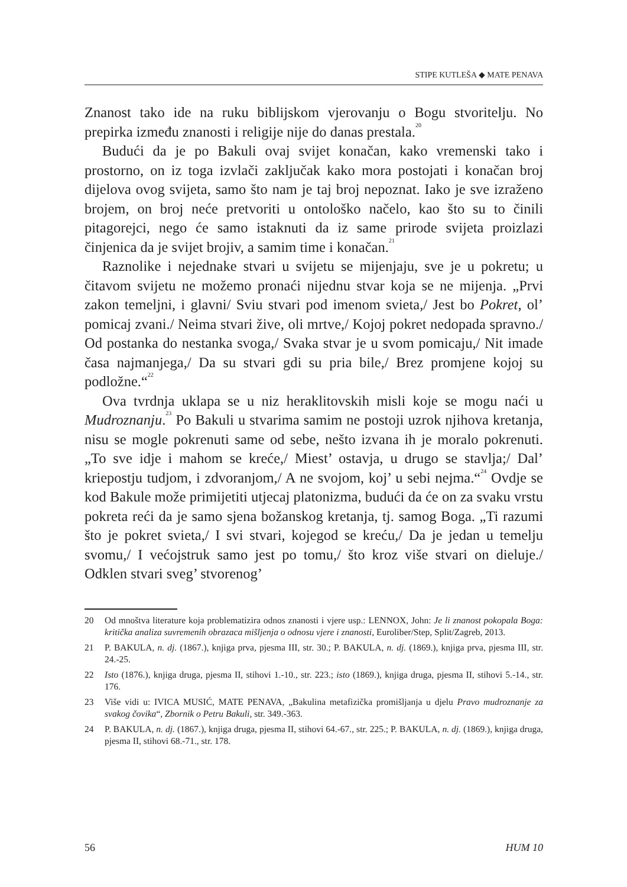STIPE KUTLEŠA ◆ MATE PENAVA
Znanost tako ide na ruku biblijskom vjerovanju o Bogu stvoritelju. No prepirka između znanosti i religije nije do danas prestala.<sup>20</sup>
Budući da je po Bakuli ovaj svijet konačan, kako vremenski tako i prostorno, on iz toga izvlači zaključak kako mora postojati i konačan broj dijelova ovog svijeta, samo što nam je taj broj nepoznat. Iako je sve izraženo brojem, on broj neće pretvoriti u ontološko načelo, kao što su to činili pitagorejci, nego će samo istaknuti da iz same prirode svijeta proizlazi činjenica da je svijet brojiv, a samim time i konačan.<sup>21</sup>
Raznolike i nejednake stvari u svijetu se mijenjaju, sve je u pokretu; u čitavom svijetu ne možemo pronaći nijednu stvar koja se ne mijenja. „Prvi zakon temeljni, i glavni/ Sviu stvari pod imenom svieta,/ Jest bo Pokret, ol’ pomicaj zvani./ Neima stvari žive, oli mrtve,/ Kojoj pokret nedopada spravno./ Od postanka do nestanka svoga,/ Svaka stvar je u svom pomicaju,/ Nit imade časa najmanjega,/ Da su stvari gdi su pria bile,/ Brez promjene kojoj su podložne.“<sup>22</sup>
Ova tvrdnja uklapa se u niz heraklitovskih misli koje se mogu naći u Mudroznanju.<sup>23</sup> Po Bakuli u stvarima samim ne postoji uzrok njihova kretanja, nisu se mogle pokrenuti same od sebe, nešto izvana ih je moralo pokrenuti. „To sve idje i mahom se kreće,/ Miest’ ostavja, u drugo se stavlja;/ Dal’ kriepostju tudjom, i zdvoranjom,/ A ne svojom, koj’ u sebi nejma.“<sup>24</sup> Ovdje se kod Bakule može primijetiti utjecaj platonizma, budući da će on za svaku vrstu pokreta reći da je samo sjena božanskog kretanja, tj. samog Boga. „Ti razumi što je pokret svieta,/ I svi stvari, kojegod se kreću,/ Da je jedan u temelju svomu,/ I većojstruk samo jest po tomu,/ što kroz više stvari on dieluje./ Odklen stvari sveg’ stvorenog’
20 Od mnoštva literature koja problematizira odnos znanosti i vjere usp.: LENNOX, John: Je li znanost pokopala Boga: kritička analiza suvremenih obrazaca mišljenja o odnosu vjere i znanosti, Euroliber/Step, Split/Zagreb, 2013.
21 P. BAKULA, n. dj. (1867.), knjiga prva, pjesma III, str. 30.; P. BAKULA, n. dj. (1869.), knjiga prva, pjesma III, str. 24.-25.
22 Isto (1876.), knjiga druga, pjesma II, stihovi 1.-10., str. 223.; isto (1869.), knjiga druga, pjesma II, stihovi 5.-14., str. 176.
23 Više vidi u: IVICA MUSIĆ, MATE PENAVA, „Bakulina metafizička promišljanja u djelu Pravo mudroznanje za svakog čovika“, Zbornik o Petru Bakuli, str. 349.-363.
24 P. BAKULA, n. dj. (1867.), knjiga druga, pjesma II, stihovi 64.-67., str. 225.; P. BAKULA, n. dj. (1869.), knjiga druga, pjesma II, stihovi 68.-71., str. 178.
56 HUM 10